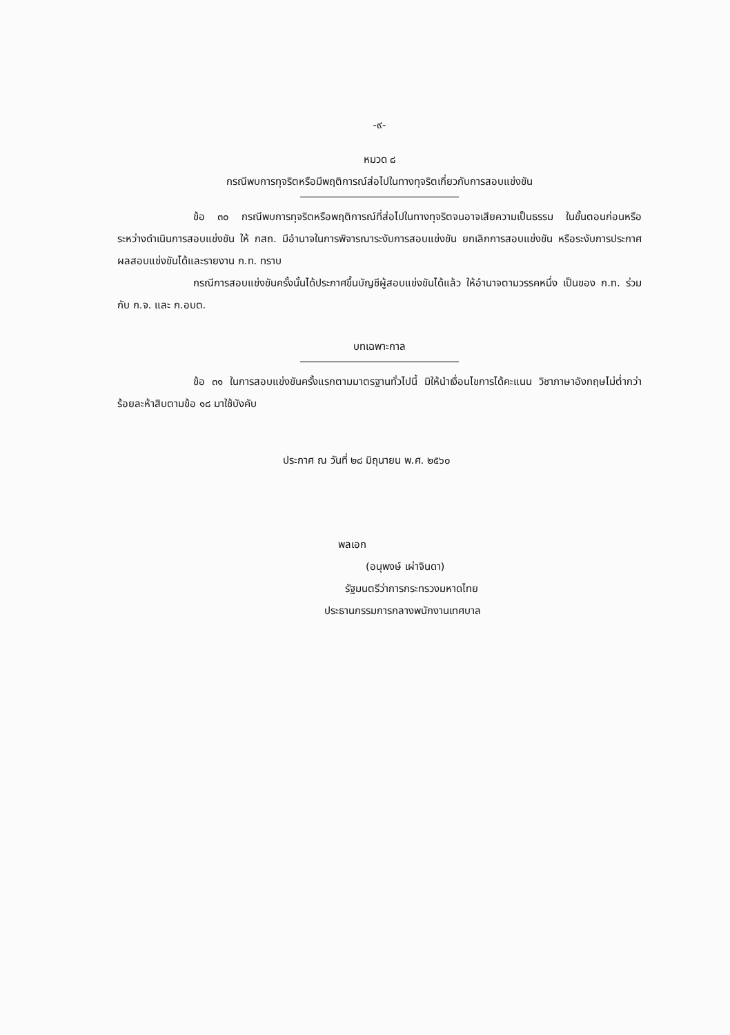-๙-
หมวด ๘
กรณีพบการทุจริตหรือมีพฤติการณ์ส่อไปในทางทุจริตเกี่ยวกับการสอบแข่งขัน
ข้อ ๓๐ กรณีพบการทุจริตหรือพฤติการณ์ที่ส่อไปในทางทุจริตจนอาจเสียความเป็นธรรม ในขั้นตอนก่อนหรือระหว่างดำเนินการสอบแข่งขัน ให้ กสถ. มีอำนาจในการพิจารณาระงับการสอบแข่งขัน ยกเลิกการสอบแข่งขัน หรือระงับการประกาศผลสอบแข่งขันได้และรายงาน ก.ท. ทราบ
กรณีการสอบแข่งขันครั้งนั้นได้ประกาศขึ้นบัญชีผู้สอบแข่งขันได้แล้ว ให้อำนาจตามวรรคหนึ่ง เป็นของ ก.ท. ร่วมกับ ก.จ. และ ก.อบต.
บทเฉพาะกาล
ข้อ ๓๑ ในการสอบแข่งขันครั้งแรกตามมาตรฐานทั่วไปนี้ มิให้นำเงื่อนไขการได้คะแนน วิชาภาษาอังกฤษไม่ต่ำกว่าร้อยละห้าสิบตามข้อ ๑๘ มาใช้บังคับ
ประกาศ ณ วันที่ ๒๘ มิถุนายน พ.ศ. ๒๕๖๐
พลเอก
(อนุพงษ์ เผ่าจินดา)
รัฐมนตรีว่าการกระทรวงมหาดไทย
ประธานกรรมการกลางพนักงานเทศบาล